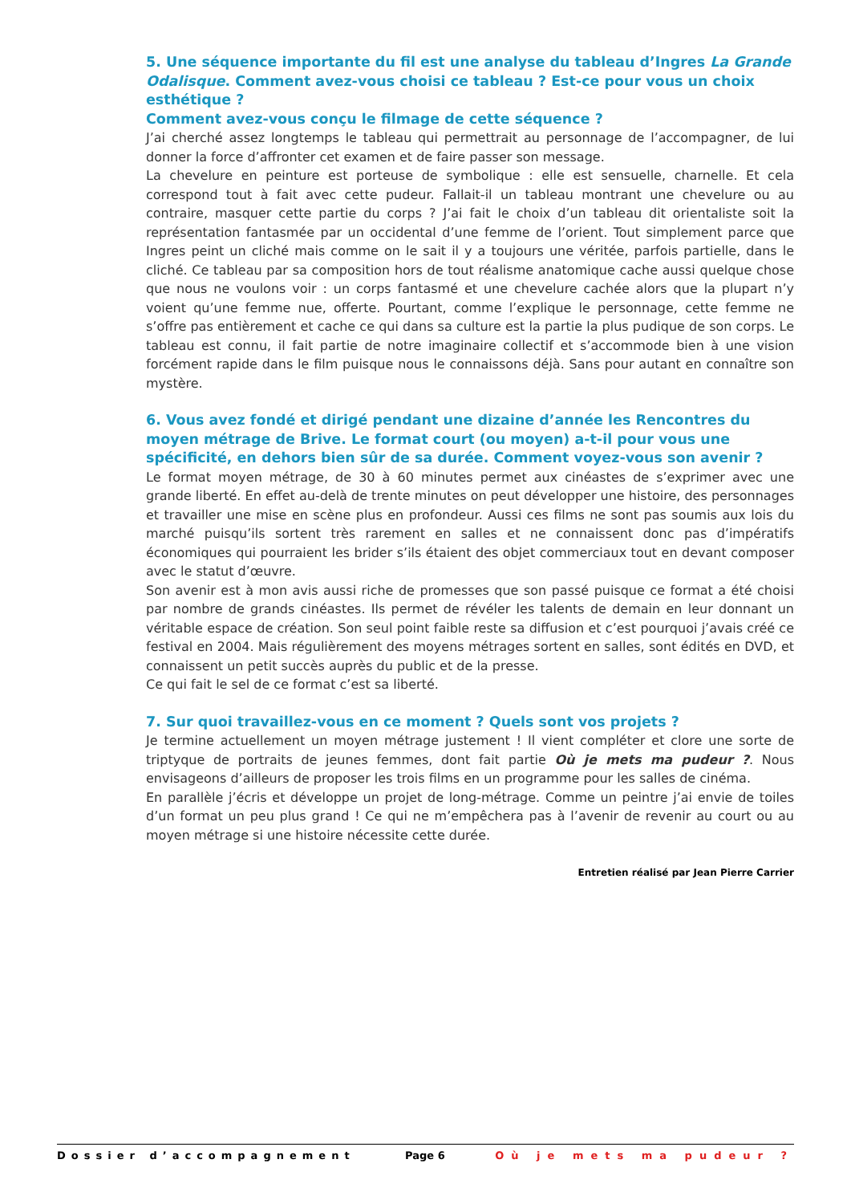5. Une séquence importante du fil est une analyse du tableau d’Ingres La Grande Odalisque. Comment avez-vous choisi ce tableau ? Est-ce pour vous un choix esthétique ?
Comment avez-vous conçu le filmage de cette séquence ?
J’ai cherché assez longtemps le tableau qui permettrait au personnage de l’accompagner, de lui donner la force d’affronter cet examen et de faire passer son message.
La chevelure en peinture est porteuse de symbolique : elle est sensuelle, charnelle. Et cela correspond tout à fait avec cette pudeur. Fallait-il un tableau montrant une chevelure ou au contraire, masquer cette partie du corps ? J’ai fait le choix d’un tableau dit orientaliste soit la représentation fantasmée par un occidental d’une femme de l’orient. Tout simplement parce que Ingres peint un cliché mais comme on le sait il y a toujours une véritée, parfois partielle, dans le cliché. Ce tableau par sa composition hors de tout réalisme anatomique cache aussi quelque chose que nous ne voulons voir : un corps fantasmé et une chevelure cachée alors que la plupart n’y voient qu’une femme nue, offerte. Pourtant, comme l’explique le personnage, cette femme ne s’offre pas entièrement et cache ce qui dans sa culture est la partie la plus pudique de son corps. Le tableau est connu, il fait partie de notre imaginaire collectif et s’accommode bien à une vision forcément rapide dans le film puisque nous le connaissons déjà. Sans pour autant en connaître son mystère.
6. Vous avez fondé et dirigé pendant une dizaine d’année les Rencontres du moyen métrage de Brive. Le format court (ou moyen) a-t-il pour vous une spécificité, en dehors bien sûr de sa durée. Comment voyez-vous son avenir ?
Le format moyen métrage, de 30 à 60 minutes permet aux cinéastes de s’exprimer avec une grande liberté. En effet au-delà de trente minutes on peut développer une histoire, des personnages et travailler une mise en scène plus en profondeur. Aussi ces films ne sont pas soumis aux lois du marché puisqu’ils sortent très rarement en salles et ne connaissent donc pas d’impératifs économiques qui pourraient les brider s’ils étaient des objet commerciaux tout en devant composer avec le statut d’œuvre.
Son avenir est à mon avis aussi riche de promesses que son passé puisque ce format a été choisi par nombre de grands cinéastes. Ils permet de révéler les talents de demain en leur donnant un véritable espace de création. Son seul point faible reste sa diffusion et c’est pourquoi j’avais créé ce festival en 2004. Mais régulièrement des moyens métrages sortent en salles, sont édités en DVD, et connaissent un petit succès auprès du public et de la presse.
Ce qui fait le sel de ce format c’est sa liberté.
7. Sur quoi travaillez-vous en ce moment ? Quels sont vos projets ?
Je termine actuellement un moyen métrage justement ! Il vient compléter et clore une sorte de triptyque de portraits de jeunes femmes, dont fait partie Où je mets ma pudeur ?. Nous envisageons d’ailleurs de proposer les trois films en un programme pour les salles de cinéma.
En parallèle j’écris et développe un projet de long-métrage. Comme un peintre j’ai envie de toiles d’un format un peu plus grand ! Ce qui ne m’empêchera pas à l’avenir de revenir au court ou au moyen métrage si une histoire nécessite cette durée.
Entretien réalisé par Jean Pierre Carrier
Dossier d’accompagnement Page 6 Où je mets ma pudeur ?